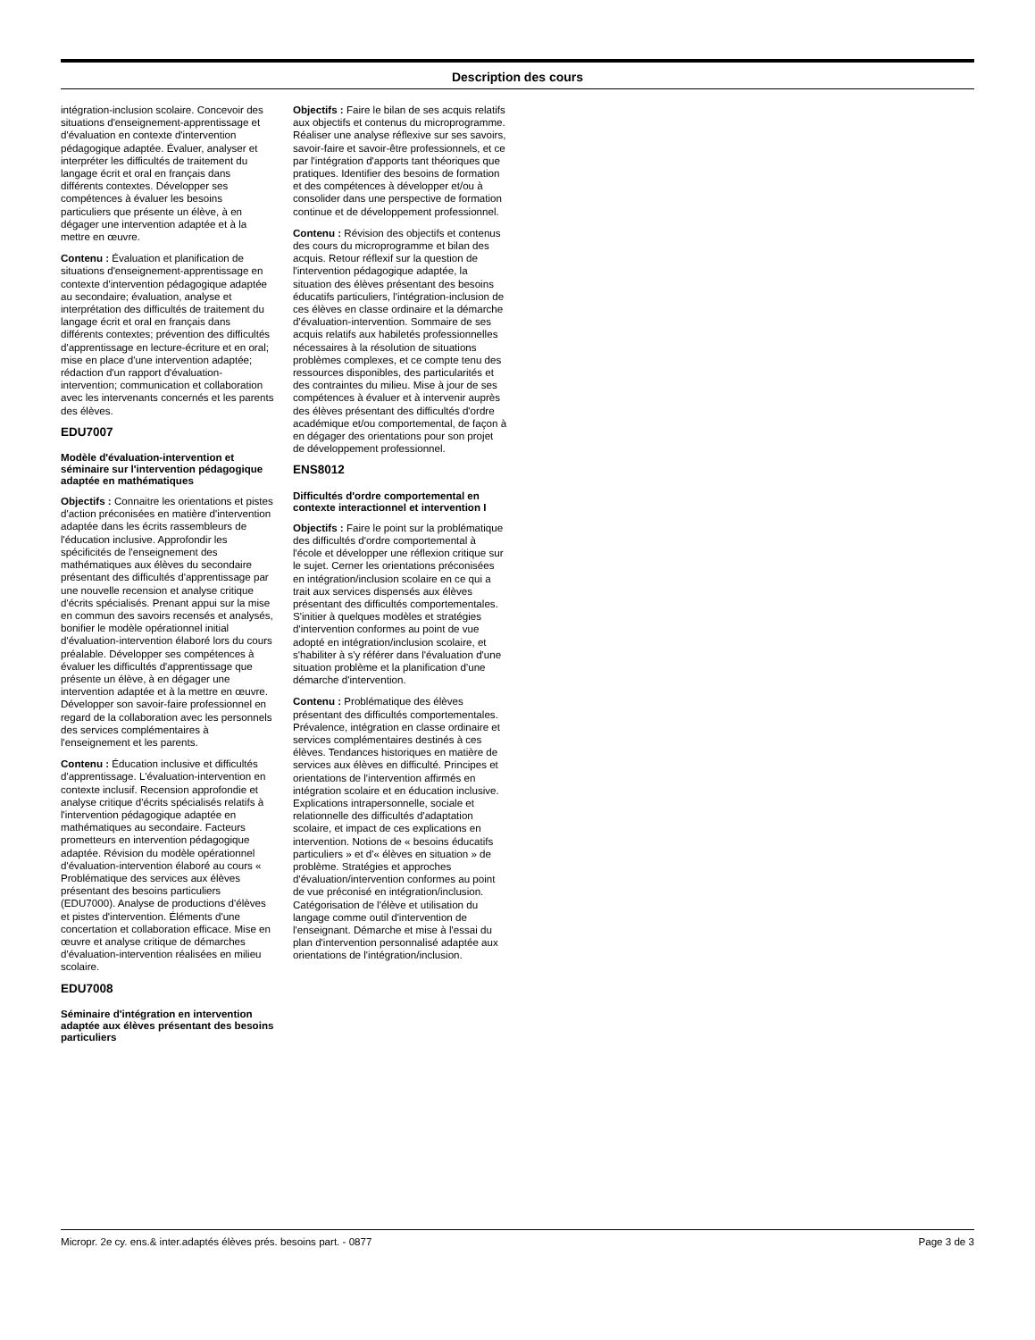Description des cours
intégration-inclusion scolaire. Concevoir des situations d'enseignement-apprentissage et d'évaluation en contexte d'intervention pédagogique adaptée. Évaluer, analyser et interpréter les difficultés de traitement du langage écrit et oral en français dans différents contextes. Développer ses compétences à évaluer les besoins particuliers que présente un élève, à en dégager une intervention adaptée et à la mettre en œuvre.
Contenu : Évaluation et planification de situations d'enseignement-apprentissage en contexte d'intervention pédagogique adaptée au secondaire; évaluation, analyse et interprétation des difficultés de traitement du langage écrit et oral en français dans différents contextes; prévention des difficultés d'apprentissage en lecture-écriture et en oral; mise en place d'une intervention adaptée; rédaction d'un rapport d'évaluation-intervention; communication et collaboration avec les intervenants concernés et les parents des élèves.
EDU7007
Modèle d'évaluation-intervention et séminaire sur l'intervention pédagogique adaptée en mathématiques
Objectifs : Connaitre les orientations et pistes d'action préconisées en matière d'intervention adaptée dans les écrits rassembleurs de l'éducation inclusive. Approfondir les spécificités de l'enseignement des mathématiques aux élèves du secondaire présentant des difficultés d'apprentissage par une nouvelle recension et analyse critique d'écrits spécialisés. Prenant appui sur la mise en commun des savoirs recensés et analysés, bonifier le modèle opérationnel initial d'évaluation-intervention élaboré lors du cours préalable. Développer ses compétences à évaluer les difficultés d'apprentissage que présente un élève, à en dégager une intervention adaptée et à la mettre en œuvre. Développer son savoir-faire professionnel en regard de la collaboration avec les personnels des services complémentaires à l'enseignement et les parents.
Contenu : Éducation inclusive et difficultés d'apprentissage. L'évaluation-intervention en contexte inclusif. Recension approfondie et analyse critique d'écrits spécialisés relatifs à l'intervention pédagogique adaptée en mathématiques au secondaire. Facteurs prometteurs en intervention pédagogique adaptée. Révision du modèle opérationnel d'évaluation-intervention élaboré au cours « Problématique des services aux élèves présentant des besoins particuliers (EDU7000). Analyse de productions d'élèves et pistes d'intervention. Éléments d'une concertation et collaboration efficace. Mise en œuvre et analyse critique de démarches d'évaluation-intervention réalisées en milieu scolaire.
EDU7008
Séminaire d'intégration en intervention adaptée aux élèves présentant des besoins particuliers
Objectifs : Faire le bilan de ses acquis relatifs aux objectifs et contenus du microprogramme. Réaliser une analyse réflexive sur ses savoirs, savoir-faire et savoir-être professionnels, et ce par l'intégration d'apports tant théoriques que pratiques. Identifier des besoins de formation et des compétences à développer et/ou à consolider dans une perspective de formation continue et de développement professionnel.
Contenu : Révision des objectifs et contenus des cours du microprogramme et bilan des acquis. Retour réflexif sur la question de l'intervention pédagogique adaptée, la situation des élèves présentant des besoins éducatifs particuliers, l'intégration-inclusion de ces élèves en classe ordinaire et la démarche d'évaluation-intervention. Sommaire de ses acquis relatifs aux habiletés professionnelles nécessaires à la résolution de situations problèmes complexes, et ce compte tenu des ressources disponibles, des particularités et des contraintes du milieu. Mise à jour de ses compétences à évaluer et à intervenir auprès des élèves présentant des difficultés d'ordre académique et/ou comportemental, de façon à en dégager des orientations pour son projet de développement professionnel.
ENS8012
Difficultés d'ordre comportemental en contexte interactionnel et intervention I
Objectifs : Faire le point sur la problématique des difficultés d'ordre comportemental à l'école et développer une réflexion critique sur le sujet. Cerner les orientations préconisées en intégration/inclusion scolaire en ce qui a trait aux services dispensés aux élèves présentant des difficultés comportementales. S'initier à quelques modèles et stratégies d'intervention conformes au point de vue adopté en intégration/inclusion scolaire, et s'habiliter à s'y référer dans l'évaluation d'une situation problème et la planification d'une démarche d'intervention.
Contenu : Problématique des élèves présentant des difficultés comportementales. Prévalence, intégration en classe ordinaire et services complémentaires destinés à ces élèves. Tendances historiques en matière de services aux élèves en difficulté. Principes et orientations de l'intervention affirmés en intégration scolaire et en éducation inclusive. Explications intrapersonnelle, sociale et relationnelle des difficultés d'adaptation scolaire, et impact de ces explications en intervention. Notions de « besoins éducatifs particuliers » et d'« élèves en situation » de problème. Stratégies et approches d'évaluation/intervention conformes au point de vue préconisé en intégration/inclusion. Catégorisation de l'élève et utilisation du langage comme outil d'intervention de l'enseignant. Démarche et mise à l'essai du plan d'intervention personnalisé adaptée aux orientations de l'intégration/inclusion.
Micropr. 2e cy. ens.& inter.adaptés élèves prés. besoins part. - 0877 Page 3 de 3